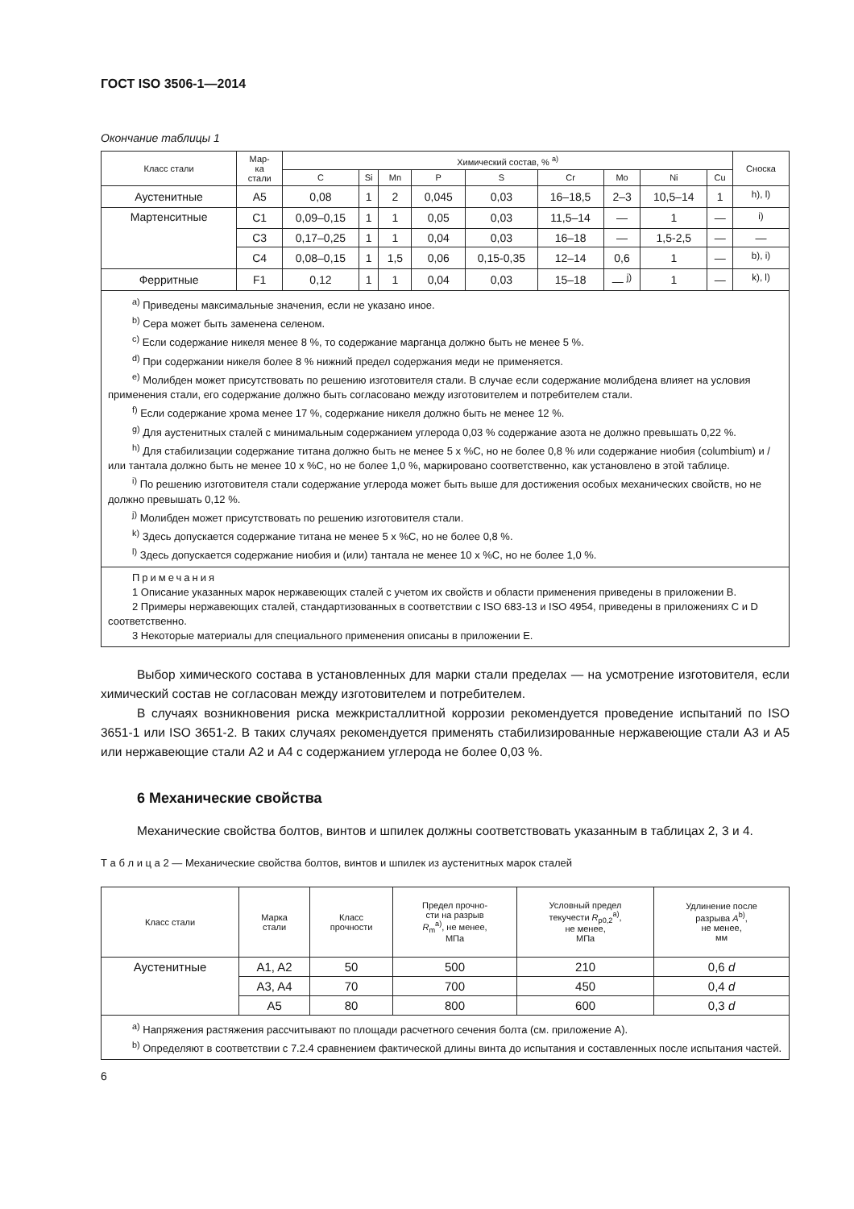ГОСТ ISO 3506-1—2014
Окончание таблицы 1
| Класс стали | Мар- ка стали | Химический состав, % <sup>a)</sup> | | | | | | | | | Сноска |
| --- | --- | --- | --- | --- | --- | --- | --- | --- | --- | --- | --- |
| | | C | Si | Mn | P | S | Cr | Mo | Ni | Cu | |
| Аустенитные | A5 | 0,08 | 1 | 2 | 0,045 | 0,03 | 16–18,5 | 2–3 | 10,5–14 | 1 | <sup>h), l)</sup> |
| Мартенситные | C1 | 0,09–0,15 | 1 | 1 | 0,05 | 0,03 | 11,5–14 | — | 1 | — | <sup>i)</sup> |
| | C3 | 0,17–0,25 | 1 | 1 | 0,04 | 0,03 | 16–18 | — | 1,5-2,5 | — | — |
| | C4 | 0,08–0,15 | 1 | 1,5 | 0,06 | 0,15-0,35 | 12–14 | 0,6 | 1 | — | <sup>b), i)</sup> |
| Ферритные | F1 | 0,12 | 1 | 1 | 0,04 | 0,03 | 15–18 | — <sup>j)</sup> | 1 | — | <sup>k), l)</sup> |
| <sup>a)</sup> Приведены максимальные значения, если не указано иное. <sup>b)</sup> Сера может быть заменена селеном. <sup>c)</sup> Если содержание никеля менее 8 %, то содержание марганца должно быть не менее 5 %. <sup>d)</sup> При содержании никеля более 8 % нижний предел содержания меди не применяется. <sup>e)</sup> Молибден может присутствовать по решению изготовителя стали. В случае если содержание молибдена влияет на условия применения стали, его содержание должно быть согласовано между изготовителем и потребителем стали. <sup>f)</sup> Если содержание хрома менее 17 %, содержание никеля должно быть не менее 12 %. <sup>g)</sup> Для аустенитных сталей с минимальным содержанием углерода 0,03 % содержание азота не должно превышать 0,22 %. <sup>h)</sup> Для стабилизации содержание титана должно быть не менее 5 x %C, но не более 0,8 % или содержание ниобия (columbium) и /или тантала должно быть не менее 10 x %C, но не более 1,0 %, маркировано соответственно, как установлено в этой таблице. <sup>i)</sup> По решению изготовителя стали содержание углерода может быть выше для достижения особых механических свойств, но не должно превышать 0,12 %. <sup>j)</sup> Молибден может присутствовать по решению изготовителя стали. <sup>k)</sup> Здесь допускается содержание титана не менее 5 x %C, но не более 0,8 %. <sup>l)</sup> Здесь допускается содержание ниобия и (или) тантала не менее 10 x %C, но не более 1,0 %. | | | | | | | | | | | |
| Примечания 1 Описание указанных марок нержавеющих сталей с учетом их свойств и области применения приведены в приложении B. 2 Примеры нержавеющих сталей, стандартизованных в соответствии с ISO 683-13 и ISO 4954, приведены в приложениях C и D соответственно. 3 Некоторые материалы для специального применения описаны в приложении E. | | | | | | | | | | | |
Выбор химического состава в установленных для марки стали пределах — на усмотрение изготовителя, если химический состав не согласован между изготовителем и потребителем.
В случаях возникновения риска межкристаллитной коррозии рекомендуется проведение испытаний по ISO 3651-1 или ISO 3651-2. В таких случаях рекомендуется применять стабилизированные нержавеющие стали A3 и A5 или нержавеющие стали A2 и A4 с содержанием углерода не более 0,03 %.
6 Механические свойства
Механические свойства болтов, винтов и шпилек должны соответствовать указанным в таблицах 2, 3 и 4.
Т а б л и ц а 2 — Механические свойства болтов, винтов и шпилек из аустенитных марок сталей
| Класс стали | Марка стали | Класс прочности | Предел прочно- сти на разрыв R<sub>m</sub><sup>a)</sup>, не менее, МПа | Условный предел текучести R<sub>p0,2</sub><sup>a)</sup>, не менее, МПа | Удлинение после разрыва A<sup>b)</sup>, не менее, мм |
| --- | --- | --- | --- | --- | --- |
| Аустенитные | A1, A2 | 50 | 500 | 210 | 0,6 d |
| | A3, A4 | 70 | 700 | 450 | 0,4 d |
| | A5 | 80 | 800 | 600 | 0,3 d |
| <sup>a)</sup> Напряжения растяжения рассчитывают по площади расчетного сечения болта (см. приложение A). <sup>b)</sup> Определяют в соответствии с 7.2.4 сравнением фактической длины винта до испытания и составленных после испытания частей. | | | | | |
6